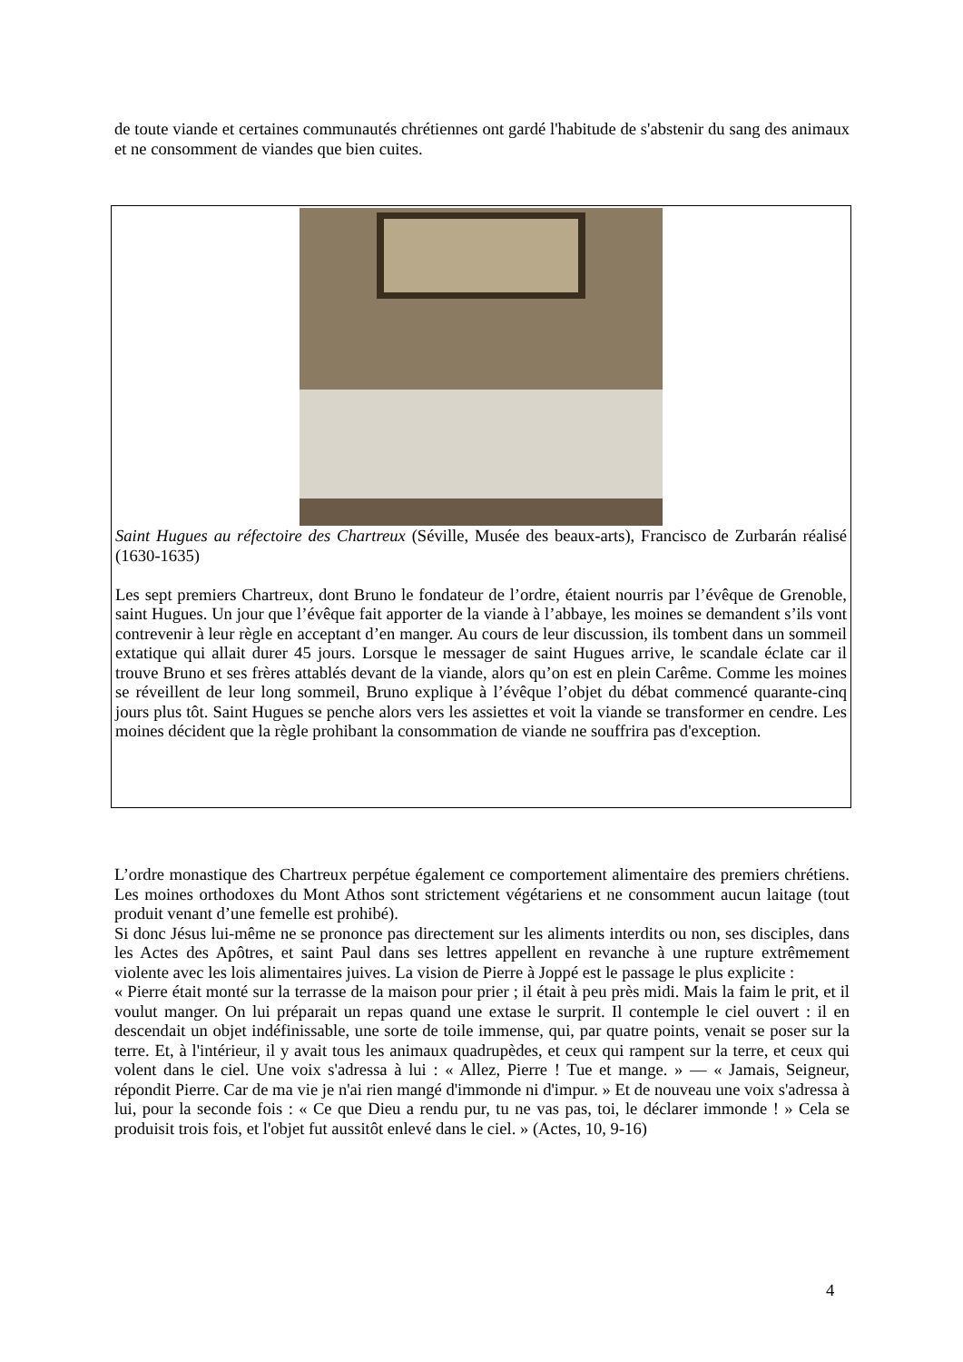de toute viande et certaines communautés chrétiennes ont gardé l'habitude de s'abstenir du sang des animaux et ne consomment de viandes que bien cuites.
Saint Hugues au réfectoire des Chartreux (Séville, Musée des beaux-arts), Francisco de Zurbarán réalisé (1630-1635)
Les sept premiers Chartreux, dont Bruno le fondateur de l’ordre, étaient nourris par l’évêque de Grenoble, saint Hugues. Un jour que l’évêque fait apporter de la viande à l’abbaye, les moines se demandent s’ils vont contrevenir à leur règle en acceptant d’en manger. Au cours de leur discussion, ils tombent dans un sommeil extatique qui allait durer 45 jours. Lorsque le messager de saint Hugues arrive, le scandale éclate car il trouve Bruno et ses frères attablés devant de la viande, alors qu’on est en plein Carême. Comme les moines se réveillent de leur long sommeil, Bruno explique à l’évêque l’objet du débat commencé quarante-cinq jours plus tôt. Saint Hugues se penche alors vers les assiettes et voit la viande se transformer en cendre. Les moines décident que la règle prohibant la consommation de viande ne souffrira pas d'exception.
L’ordre monastique des Chartreux perpétue également ce comportement alimentaire des premiers chrétiens. Les moines orthodoxes du Mont Athos sont strictement végétariens et ne consomment aucun laitage (tout produit venant d’une femelle est prohibé).
Si donc Jésus lui-même ne se prononce pas directement sur les aliments interdits ou non, ses disciples, dans les Actes des Apôtres, et saint Paul dans ses lettres appellent en revanche à une rupture extrêmement violente avec les lois alimentaires juives. La vision de Pierre à Joppé est le passage le plus explicite :
« Pierre était monté sur la terrasse de la maison pour prier ; il était à peu près midi. Mais la faim le prit, et il voulut manger. On lui préparait un repas quand une extase le surprit. Il contemple le ciel ouvert : il en descendait un objet indéfinissable, une sorte de toile immense, qui, par quatre points, venait se poser sur la terre. Et, à l'intérieur, il y avait tous les animaux quadrupèdes, et ceux qui rampent sur la terre, et ceux qui volent dans le ciel. Une voix s'adressa à lui : « Allez, Pierre ! Tue et mange. » — « Jamais, Seigneur, répondit Pierre. Car de ma vie je n'ai rien mangé d'immonde ni d'impur. » Et de nouveau une voix s'adressa à lui, pour la seconde fois : « Ce que Dieu a rendu pur, tu ne vas pas, toi, le déclarer immonde ! » Cela se produisit trois fois, et l'objet fut aussitôt enlevé dans le ciel. » (Actes, 10, 9-16)
4